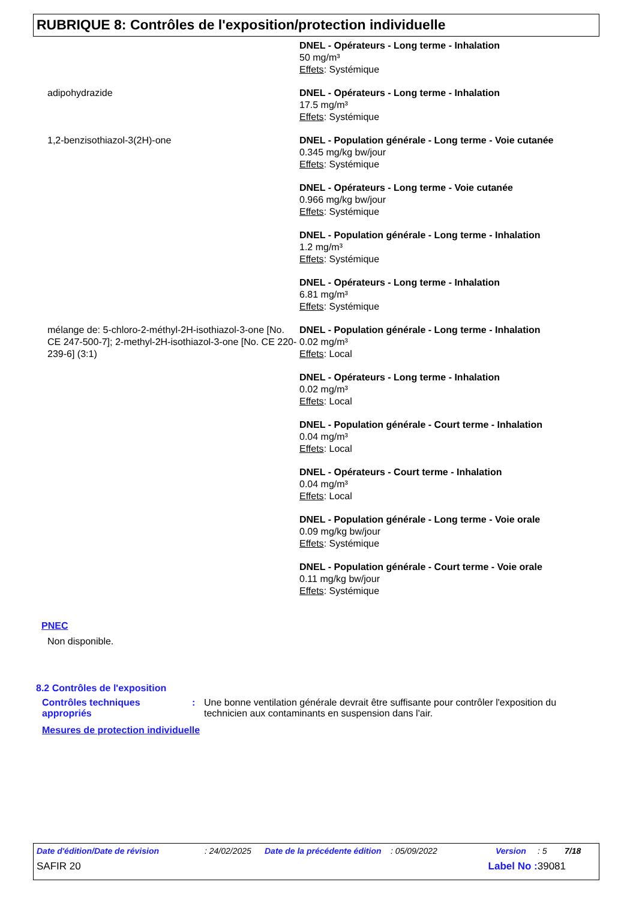RUBRIQUE 8: Contrôles de l'exposition/protection individuelle
DNEL - Opérateurs - Long terme - Inhalation
50 mg/m³
Effets: Systémique
adipohydrazide DNEL - Opérateurs - Long terme - Inhalation
17.5 mg/m³
Effets: Systémique
1,2-benzisothiazol-3(2H)-one DNEL - Population générale - Long terme - Voie cutanée
0.345 mg/kg bw/jour
Effets: Systémique
DNEL - Opérateurs - Long terme - Voie cutanée
0.966 mg/kg bw/jour
Effets: Systémique
DNEL - Population générale - Long terme - Inhalation
1.2 mg/m³
Effets: Systémique
DNEL - Opérateurs - Long terme - Inhalation
6.81 mg/m³
Effets: Systémique
mélange de: 5-chloro-2-méthyl-2H-isothiazol-3-one [No. CE 247-500-7]; 2-methyl-2H-isothiazol-3-one [No. CE 220-239-6] (3:1)
DNEL - Population générale - Long terme - Inhalation
0.02 mg/m³
Effets: Local
DNEL - Opérateurs - Long terme - Inhalation
0.02 mg/m³
Effets: Local
DNEL - Population générale - Court terme - Inhalation
0.04 mg/m³
Effets: Local
DNEL - Opérateurs - Court terme - Inhalation
0.04 mg/m³
Effets: Local
DNEL - Population générale - Long terme - Voie orale
0.09 mg/kg bw/jour
Effets: Systémique
DNEL - Population générale - Court terme - Voie orale
0.11 mg/kg bw/jour
Effets: Systémique
PNEC
Non disponible.
8.2 Contrôles de l'exposition
Contrôles techniques appropriés
: Une bonne ventilation générale devrait être suffisante pour contrôler l'exposition du technicien aux contaminants en suspension dans l'air.
Mesures de protection individuelle
Date d'édition/Date de révision: 24/02/2025 Date de la précédente édition: 05/09/2022 Version: 5 7/18
SAFIR 20 Label No : 39081